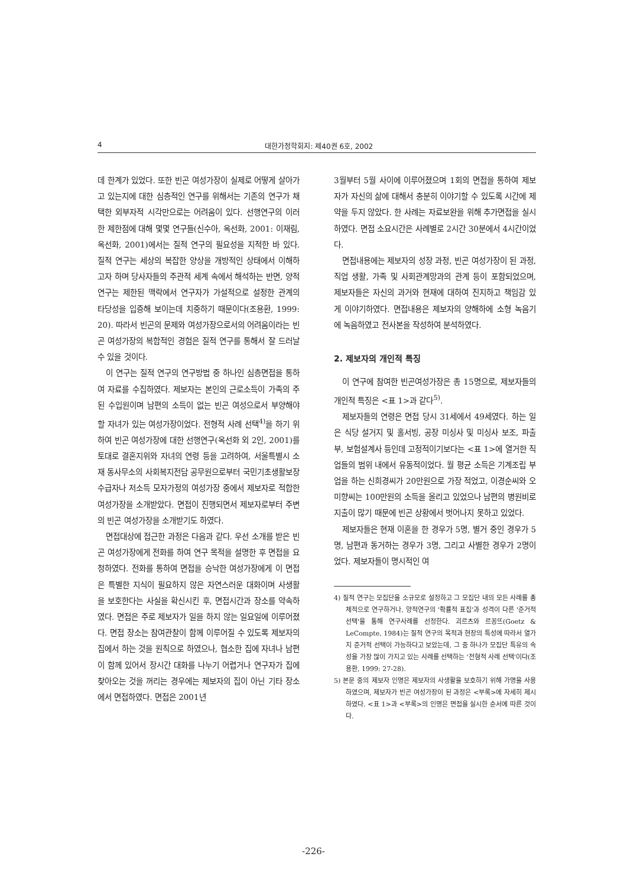4 대한가정학회지: 제40권 6호, 2002
데 한계가 있었다. 또한 빈곤 여성가장이 실제로 어떻게 살아가고 있는지에 대한 심층적인 연구를 위해서는 기존의 연구가 채택한 외부자적 시각만으로는 어려움이 있다. 선행연구의 이러한 제한점에 대해 몇몇 연구들(신수아, 옥선화, 2001: 이재림, 옥선화, 2001)에서는 질적 연구의 필요성을 지적한 바 있다. 질적 연구는 세상의 복잡한 양상을 개방적인 상태에서 이해하고자 하며 당사자들의 주관적 세계 속에서 해석하는 반면, 양적연구는 제한된 맥락에서 연구자가 가설적으로 설정한 관계의 타당성을 입증해 보이는데 치중하기 때문이다(조용환, 1999: 20). 따라서 빈곤의 문제와 여성가장으로서의 어려움이라는 빈곤 여성가장의 복합적인 경험은 질적 연구를 통해서 잘 드러날 수 있을 것이다.
이 연구는 질적 연구의 연구방법 중 하나인 심층면접을 통하여 자료를 수집하였다. 제보자는 본인의 근로소득이 가족의 주된 수입원이며 남편의 소득이 없는 빈곤 여성으로서 부양해야 할 자녀가 있는 여성가장이었다. 전형적 사례 선택<sup>4)</sup>을 하기 위하여 빈곤 여성가장에 대한 선행연구(옥선화 외 2인, 2001)를 토대로 결혼지위와 자녀의 연령 등을 고려하여, 서울특별시 소재 동사무소의 사회복지전담 공무원으로부터 국민기초생활보장 수급자나 저소득 모자가정의 여성가장 중에서 제보자로 적합한 여성가장을 소개받았다. 면접이 진행되면서 제보자로부터 주변의 빈곤 여성가장을 소개받기도 하였다.
면접대상에 접근한 과정은 다음과 같다. 우선 소개를 받은 빈곤 여성가장에게 전화를 하여 연구 목적을 설명한 후 면접을 요청하였다. 전화를 통하여 면접을 승낙한 여성가장에게 이 면접은 특별한 지식이 필요하지 않은 자연스러운 대화이며 사생활을 보호한다는 사실을 확신시킨 후, 면접시간과 장소를 약속하였다. 면접은 주로 제보자가 일을 하지 않는 일요일에 이루어졌다. 면접 장소는 참여관찰이 함께 이루어질 수 있도록 제보자의 집에서 하는 것을 원칙으로 하였으나, 협소한 집에 자녀나 남편이 함께 있어서 장시간 대화를 나누기 어렵거나 연구자가 집에 찾아오는 것을 꺼리는 경우에는 제보자의 집이 아닌 기타 장소에서 면접하였다. 면접은 2001년
3월부터 5월 사이에 이루어졌으며 1회의 면접을 통하여 제보자가 자신의 삶에 대해서 충분히 이야기할 수 있도록 시간에 제약을 두지 않았다. 한 사례는 자료보완을 위해 추가면접을 실시하였다. 면접 소요시간은 사례별로 2시간 30분에서 4시간이었다.
면접내용에는 제보자의 성장 과정, 빈곤 여성가장이 된 과정, 직업 생활, 가족 및 사회관계망과의 관계 등이 포함되었으며, 제보자들은 자신의 과거와 현재에 대하여 진지하고 책임감 있게 이야기하였다. 면접내용은 제보자의 양해하에 소형 녹음기에 녹음하였고 전사본을 작성하여 분석하였다.
2. 제보자의 개인적 특징
이 연구에 참여한 빈곤여성가장은 총 15명으로, 제보자들의 개인적 특징은 <표 1>과 같다<sup>5)</sup>.
제보자들의 연령은 면접 당시 31세에서 49세였다. 하는 일은 식당 설거지 및 홀서빙, 공장 미싱사 및 미싱사 보조, 파출부, 보험설계사 등인데 고정적이기보다는 <표 1>에 열거한 직업들의 범위 내에서 유동적이었다. 월 평균 소득은 기계조립 부업을 하는 신희경씨가 20만원으로 가장 적었고, 이경순씨와 오미향씨는 100만원의 소득을 올리고 있었으나 남편의 병원비로 지출이 많기 때문에 빈곤 상황에서 벗어나지 못하고 있었다.
제보자들은 현재 이혼을 한 경우가 5명, 별거 중인 경우가 5명, 남편과 동거하는 경우가 3명, 그리고 사별한 경우가 2명이었다. 제보자들이 명시적인 여
4) 질적 연구는 모집단을 소규모로 설정하고 그 모집단 내의 모든 사례를 총체적으로 연구하거나, 양적연구의 '확률적 표집'과 성격이 다른 '준거적 선택'을 통해 연구사례를 선정한다. 괴르츠와 르꽁뜨(Goetz & LeCompte, 1984)는 질적 연구의 목적과 현장의 특성에 따라서 열가지 준거적 선택이 가능하다고 보았는데, 그 중 하나가 모집단 특유의 속성을 가장 많이 가지고 있는 사례를 선택하는 '전형적 사례 선택'이다(조용환, 1999: 27-28).
5) 본문 중의 제보자 인명은 제보자의 사생활을 보호하기 위해 가명을 사용하였으며, 제보자가 빈곤 여성가장이 된 과정은 <부록>에 자세히 제시하였다. <표 1>과 <부록>의 인명은 면접을 실시한 순서에 따른 것이다.
-226-